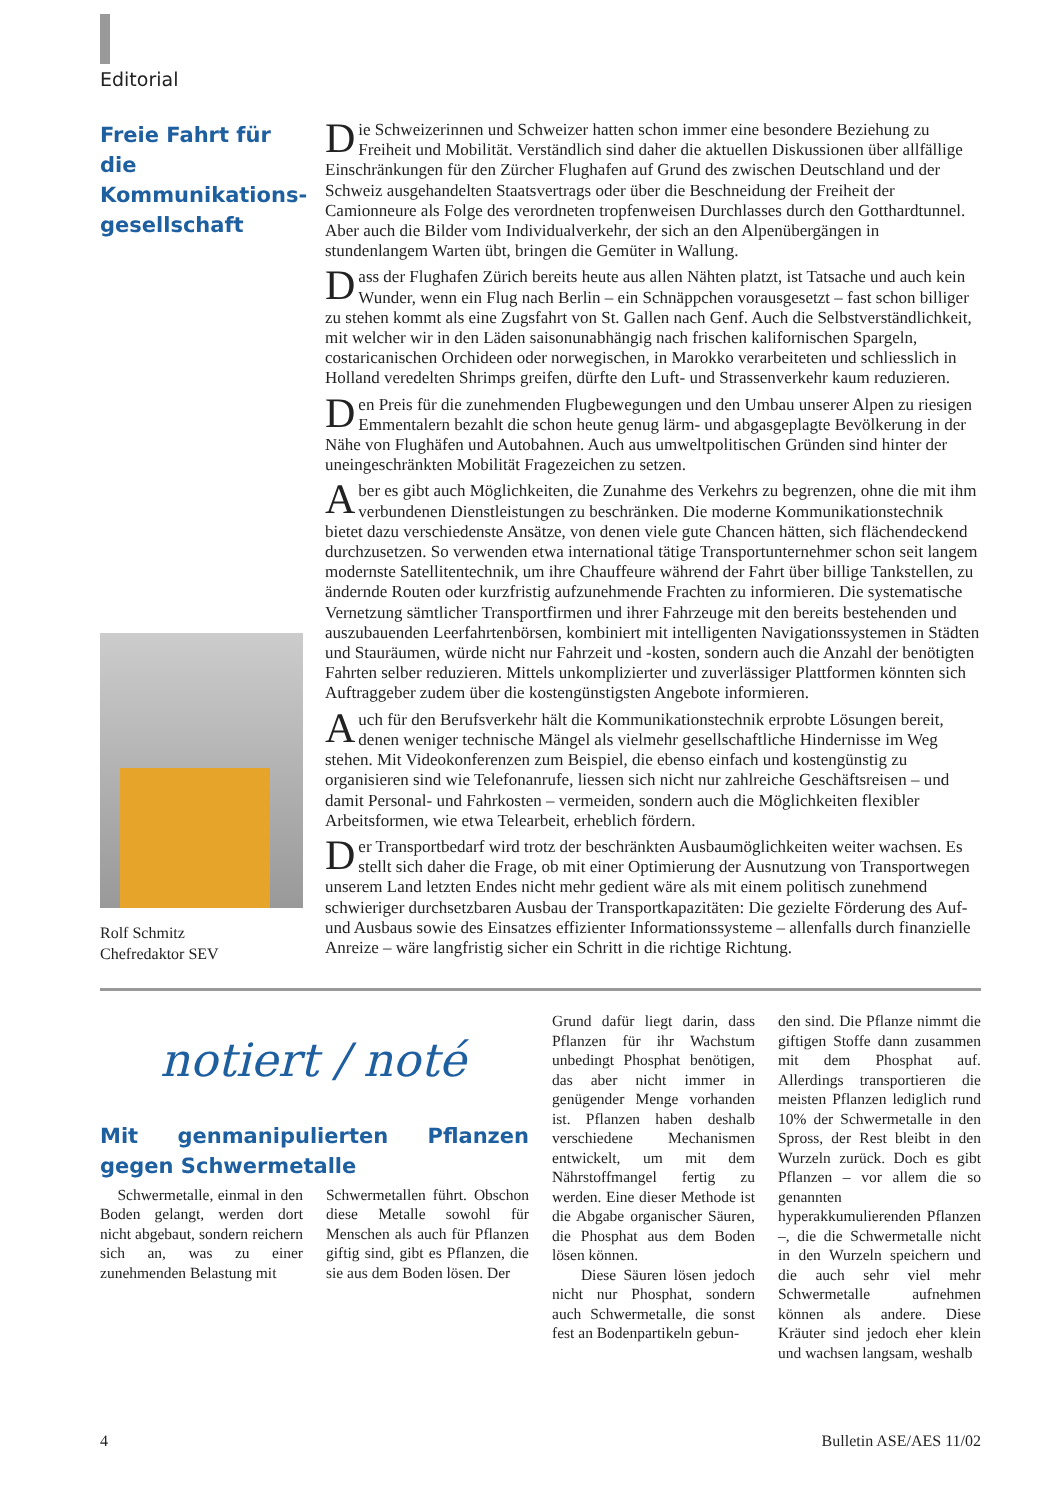Editorial
Freie Fahrt für die Kommunikations-gesellschaft
Rolf Schmitz
Chefredaktor SEV
Die Schweizerinnen und Schweizer hatten schon immer eine besondere Beziehung zu Freiheit und Mobilität. Verständlich sind daher die aktuellen Diskussionen über allfällige Einschränkungen für den Zürcher Flughafen auf Grund des zwischen Deutschland und der Schweiz ausgehandelten Staatsvertrags oder über die Beschneidung der Freiheit der Camionneure als Folge des verordneten tropfenweisen Durchlasses durch den Gotthardtunnel. Aber auch die Bilder vom Individualverkehr, der sich an den Alpenübergängen in stundenlangem Warten übt, bringen die Gemüter in Wallung.
Dass der Flughafen Zürich bereits heute aus allen Nähten platzt, ist Tatsache und auch kein Wunder, wenn ein Flug nach Berlin – ein Schnäppchen vorausgesetzt – fast schon billiger zu stehen kommt als eine Zugsfahrt von St. Gallen nach Genf. Auch die Selbstverständlichkeit, mit welcher wir in den Läden saisonunabhängig nach frischen kalifornischen Spargeln, costaricanischen Orchideen oder norwegischen, in Marokko verarbeiteten und schliesslich in Holland veredelten Shrimps greifen, dürfte den Luft- und Strassenverkehr kaum reduzieren.
Den Preis für die zunehmenden Flugbewegungen und den Umbau unserer Alpen zu riesigen Emmentalern bezahlt die schon heute genug lärm- und abgasgeplagte Bevölkerung in der Nähe von Flughäfen und Autobahnen. Auch aus umweltpolitischen Gründen sind hinter der uneingeschränkten Mobilität Fragezeichen zu setzen.
Aber es gibt auch Möglichkeiten, die Zunahme des Verkehrs zu begrenzen, ohne die mit ihm verbundenen Dienstleistungen zu beschränken. Die moderne Kommunikationstechnik bietet dazu verschiedenste Ansätze, von denen viele gute Chancen hätten, sich flächendeckend durchzusetzen. So verwenden etwa international tätige Transportunternehmer schon seit langem modernste Satellitentechnik, um ihre Chauffeure während der Fahrt über billige Tankstellen, zu ändernde Routen oder kurzfristig aufzunehmende Frachten zu informieren. Die systematische Vernetzung sämtlicher Transportfirmen und ihrer Fahrzeuge mit den bereits bestehenden und auszubauenden Leerfahrtenbörsen, kombiniert mit intelligenten Navigationssystemen in Städten und Stauräumen, würde nicht nur Fahrzeit und -kosten, sondern auch die Anzahl der benötigten Fahrten selber reduzieren. Mittels unkomplizierter und zuverlässiger Plattformen könnten sich Auftraggeber zudem über die kostengünstigsten Angebote informieren.
Auch für den Berufsverkehr hält die Kommunikationstechnik erprobte Lösungen bereit, denen weniger technische Mängel als vielmehr gesellschaftliche Hindernisse im Weg stehen. Mit Videokonferenzen zum Beispiel, die ebenso einfach und kostengünstig zu organisieren sind wie Telefonanrufe, liessen sich nicht nur zahlreiche Geschäftsreisen – und damit Personal- und Fahrkosten – vermeiden, sondern auch die Möglichkeiten flexibler Arbeitsformen, wie etwa Telearbeit, erheblich fördern.
Der Transportbedarf wird trotz der beschränkten Ausbaumöglichkeiten weiter wachsen. Es stellt sich daher die Frage, ob mit einer Optimierung der Ausnutzung von Transportwegen unserem Land letzten Endes nicht mehr gedient wäre als mit einem politisch zunehmend schwieriger durchsetzbaren Ausbau der Transportkapazitäten: Die gezielte Förderung des Auf- und Ausbaus sowie des Einsatzes effizienter Informationssysteme – allenfalls durch finanzielle Anreize – wäre langfristig sicher ein Schritt in die richtige Richtung.
notiert / noté
Mit genmanipulierten Pflanzen gegen Schwermetalle
Schwermetalle, einmal in den Boden gelangt, werden dort nicht abgebaut, sondern reichern sich an, was zu einer zunehmenden Belastung mit
Schwermetallen führt. Obschon diese Metalle sowohl für Menschen als auch für Pflanzen giftig sind, gibt es Pflanzen, die sie aus dem Boden lösen. Der
Grund dafür liegt darin, dass Pflanzen für ihr Wachstum unbedingt Phosphat benötigen, das aber nicht immer in genügender Menge vorhanden ist. Pflanzen haben deshalb verschiedene Mechanismen entwickelt, um mit dem Nährstoffmangel fertig zu werden. Eine dieser Methode ist die Abgabe organischer Säuren, die Phosphat aus dem Boden lösen können.
Diese Säuren lösen jedoch nicht nur Phosphat, sondern auch Schwermetalle, die sonst fest an Bodenpartikeln gebun-
den sind. Die Pflanze nimmt die giftigen Stoffe dann zusammen mit dem Phosphat auf. Allerdings transportieren die meisten Pflanzen lediglich rund 10% der Schwermetalle in den Spross, der Rest bleibt in den Wurzeln zurück. Doch es gibt Pflanzen – vor allem die so genannten hyperakkumulierenden Pflanzen –, die die Schwermetalle nicht in den Wurzeln speichern und die auch sehr viel mehr Schwermetalle aufnehmen können als andere. Diese Kräuter sind jedoch eher klein und wachsen langsam, weshalb
4 Bulletin ASE/AES 11/02